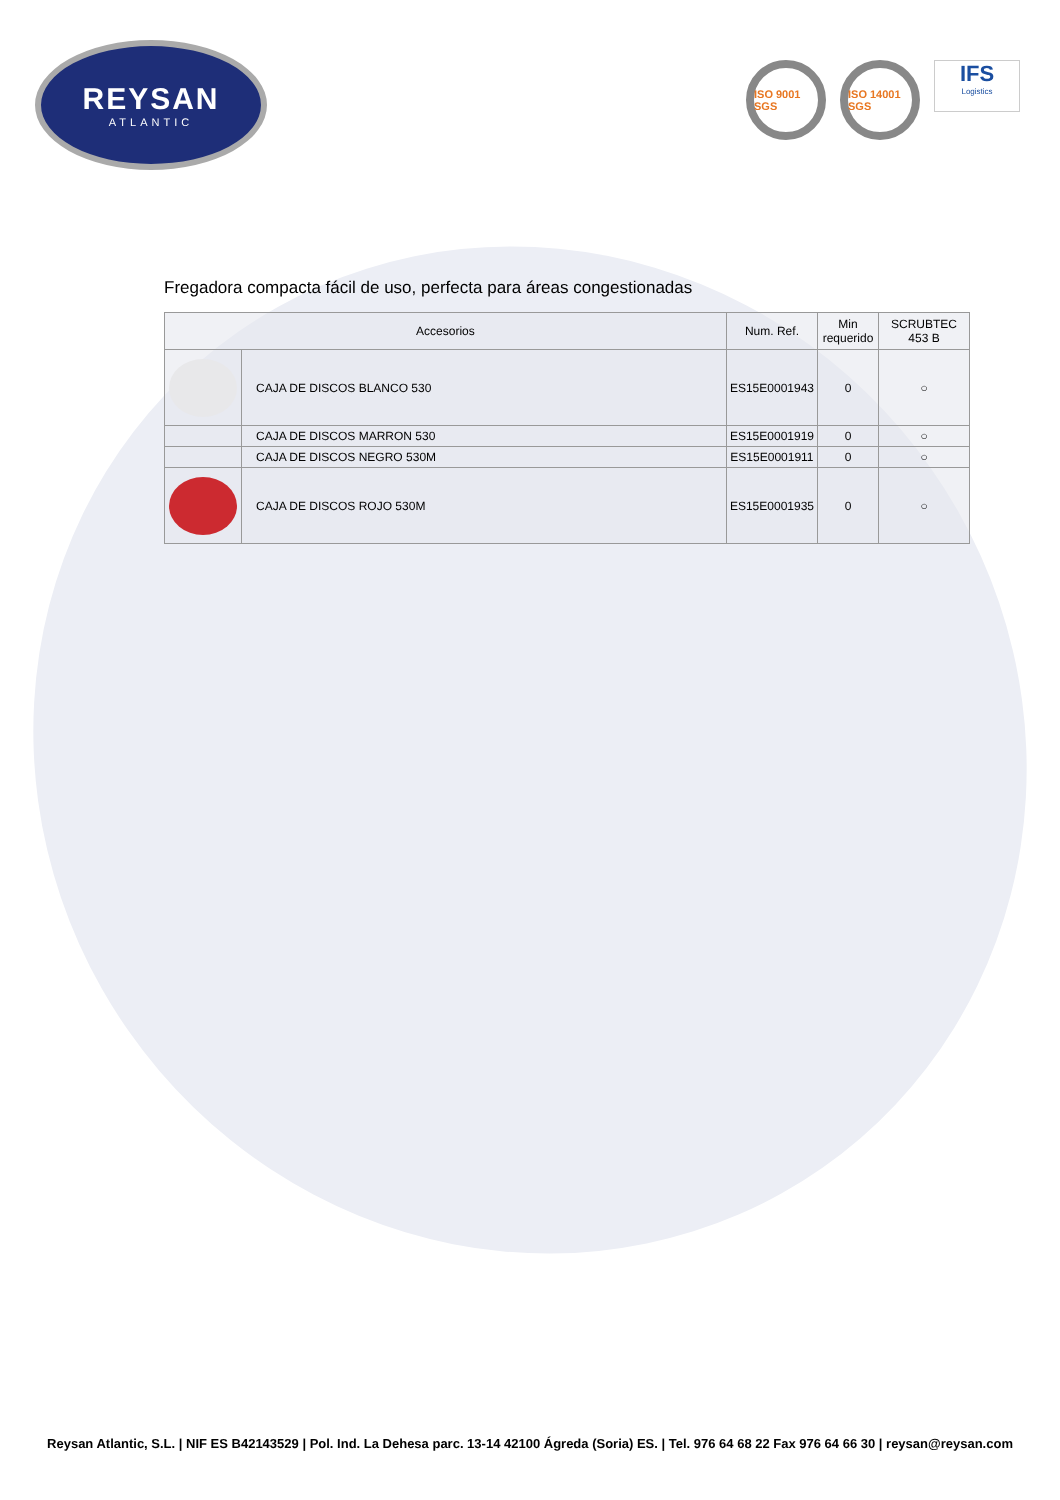REYSAN
ATLANTIC
ISO 9001 SGS ISO 14001 SGS
IFS
Logistics
Fregadora compacta fácil de uso, perfecta para áreas congestionadas
| Accesorios | | Num. Ref. | Min requerido | SCRUBTEC 453 B |
| --- | --- | --- | --- | --- |
| | CAJA DE DISCOS BLANCO 530 | ES15E0001943 | 0 | ○ |
| | CAJA DE DISCOS MARRON 530 | ES15E0001919 | 0 | ○ |
| | CAJA DE DISCOS NEGRO 530M | ES15E0001911 | 0 | ○ |
| | CAJA DE DISCOS ROJO 530M | ES15E0001935 | 0 | ○ |
Reysan Atlantic, S.L. | NIF ES B42143529 | Pol. Ind. La Dehesa parc. 13-14 42100 Ágreda (Soria) ES. | Tel. 976 64 68 22 Fax 976 64 66 30 | reysan@reysan.com